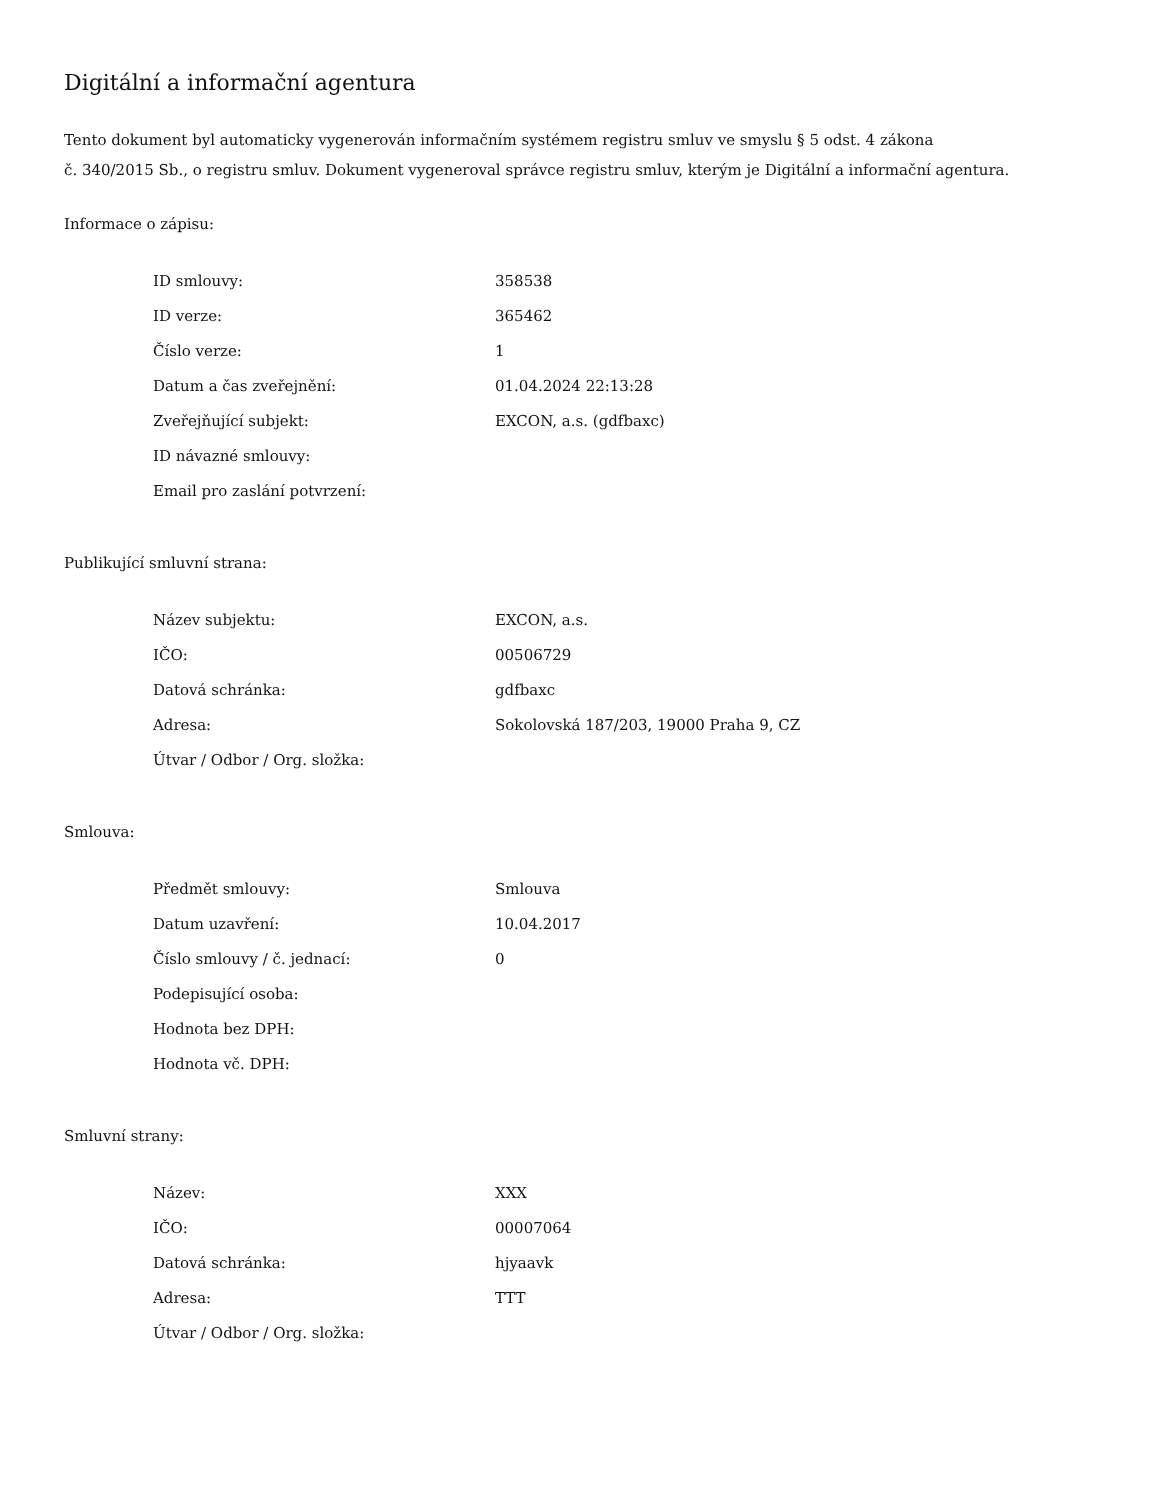Digitální a informační agentura
Tento dokument byl automaticky vygenerován informačním systémem registru smluv ve smyslu § 5 odst. 4 zákona
č. 340/2015 Sb., o registru smluv. Dokument vygeneroval správce registru smluv, kterým je Digitální a informační agentura.
Informace o zápisu:
| ID smlouvy: | 358538 |
| ID verze: | 365462 |
| Číslo verze: | 1 |
| Datum a čas zveřejnění: | 01.04.2024 22:13:28 |
| Zveřejňující subjekt: | EXCON, a.s. (gdfbaxc) |
| ID návazné smlouvy: | |
| Email pro zaslání potvrzení: | |
Publikující smluvní strana:
| Název subjektu: | EXCON, a.s. |
| IČO: | 00506729 |
| Datová schránka: | gdfbaxc |
| Adresa: | Sokolovská 187/203, 19000 Praha 9, CZ |
| Útvar / Odbor / Org. složka: | |
Smlouva:
| Předmět smlouvy: | Smlouva |
| Datum uzavření: | 10.04.2017 |
| Číslo smlouvy / č. jednací: | 0 |
| Podepisující osoba: | |
| Hodnota bez DPH: | |
| Hodnota vč. DPH: | |
Smluvní strany:
| Název: | XXX |
| IČO: | 00007064 |
| Datová schránka: | hjyaavk |
| Adresa: | TTT |
| Útvar / Odbor / Org. složka: | |